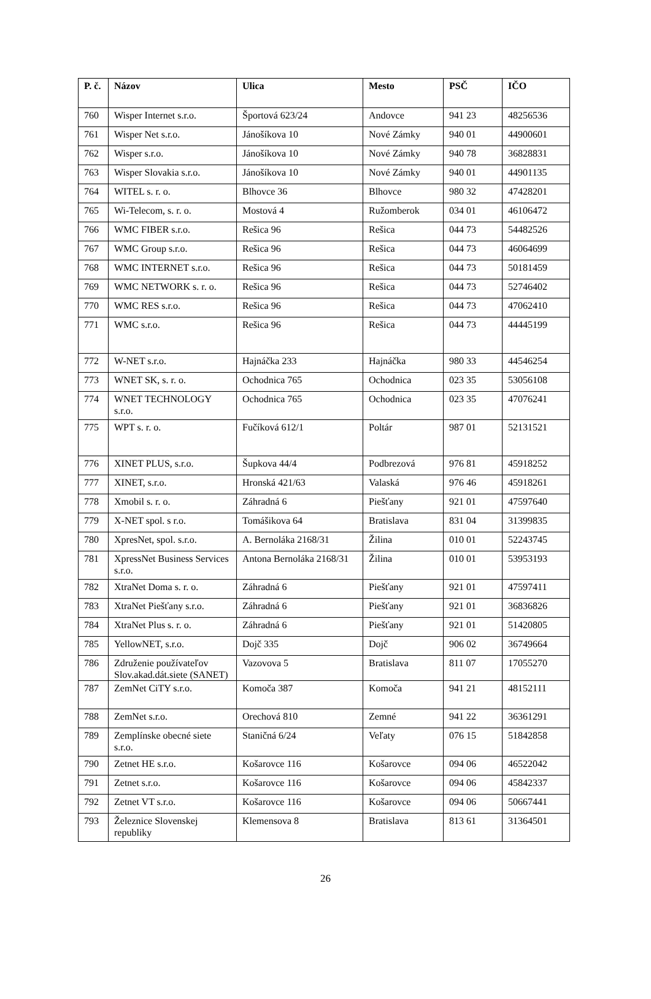| P. č. | Názov | Ulica | Mesto | PSČ | IČO |
| --- | --- | --- | --- | --- | --- |
| 760 | Wisper Internet s.r.o. | Športová 623/24 | Andovce | 941 23 | 48256536 |
| 761 | Wisper Net s.r.o. | Jánošíkova 10 | Nové Zámky | 940 01 | 44900601 |
| 762 | Wisper s.r.o. | Jánošíkova 10 | Nové Zámky | 940 78 | 36828831 |
| 763 | Wisper Slovakia s.r.o. | Jánošíkova 10 | Nové Zámky | 940 01 | 44901135 |
| 764 | WITEL s. r. o. | Blhovce 36 | Blhovce | 980 32 | 47428201 |
| 765 | Wi-Telecom, s. r. o. | Mostová 4 | Ružomberok | 034 01 | 46106472 |
| 766 | WMC FIBER s.r.o. | Rešica 96 | Rešica | 044 73 | 54482526 |
| 767 | WMC Group s.r.o. | Rešica 96 | Rešica | 044 73 | 46064699 |
| 768 | WMC INTERNET s.r.o. | Rešica 96 | Rešica | 044 73 | 50181459 |
| 769 | WMC NETWORK s. r. o. | Rešica 96 | Rešica | 044 73 | 52746402 |
| 770 | WMC RES s.r.o. | Rešica 96 | Rešica | 044 73 | 47062410 |
| 771 | WMC s.r.o. | Rešica 96 | Rešica | 044 73 | 44445199 |
| 772 | W-NET s.r.o. | Hajnáčka 233 | Hajnáčka | 980 33 | 44546254 |
| 773 | WNET SK, s. r. o. | Ochodnica 765 | Ochodnica | 023 35 | 53056108 |
| 774 | WNET TECHNOLOGY s.r.o. | Ochodnica 765 | Ochodnica | 023 35 | 47076241 |
| 775 | WPT s. r. o. | Fučíková 612/1 | Poltár | 987 01 | 52131521 |
| 776 | XINET PLUS, s.r.o. | Šupkova 44/4 | Podbrezová | 976 81 | 45918252 |
| 777 | XINET, s.r.o. | Hronská 421/63 | Valaská | 976 46 | 45918261 |
| 778 | Xmobil s. r. o. | Záhradná 6 | Piešťany | 921 01 | 47597640 |
| 779 | X-NET spol. s r.o. | Tomášikova 64 | Bratislava | 831 04 | 31399835 |
| 780 | XpresNet, spol. s.r.o. | A. Bernoláka 2168/31 | Žilina | 010 01 | 52243745 |
| 781 | XpressNet Business Services s.r.o. | Antona Bernoláka 2168/31 | Žilina | 010 01 | 53953193 |
| 782 | XtraNet Doma s. r. o. | Záhradná 6 | Piešťany | 921 01 | 47597411 |
| 783 | XtraNet Piešťany s.r.o. | Záhradná 6 | Piešťany | 921 01 | 36836826 |
| 784 | XtraNet Plus s. r. o. | Záhradná 6 | Piešťany | 921 01 | 51420805 |
| 785 | YellowNET, s.r.o. | Dojč 335 | Dojč | 906 02 | 36749664 |
| 786 | Združenie používateľov Slov.akad.dát.siete (SANET) | Vazovova 5 | Bratislava | 811 07 | 17055270 |
| 787 | ZemNet CiTY s.r.o. | Komoča 387 | Komoča | 941 21 | 48152111 |
| 788 | ZemNet s.r.o. | Orechová 810 | Zemné | 941 22 | 36361291 |
| 789 | Zemplínske obecné siete s.r.o. | Staničná 6/24 | Veľaty | 076 15 | 51842858 |
| 790 | Zetnet HE s.r.o. | Košarovce 116 | Košarovce | 094 06 | 46522042 |
| 791 | Zetnet s.r.o. | Košarovce 116 | Košarovce | 094 06 | 45842337 |
| 792 | Zetnet VT s.r.o. | Košarovce 116 | Košarovce | 094 06 | 50667441 |
| 793 | Železnice Slovenskej republiky | Klemensova 8 | Bratislava | 813 61 | 31364501 |
26